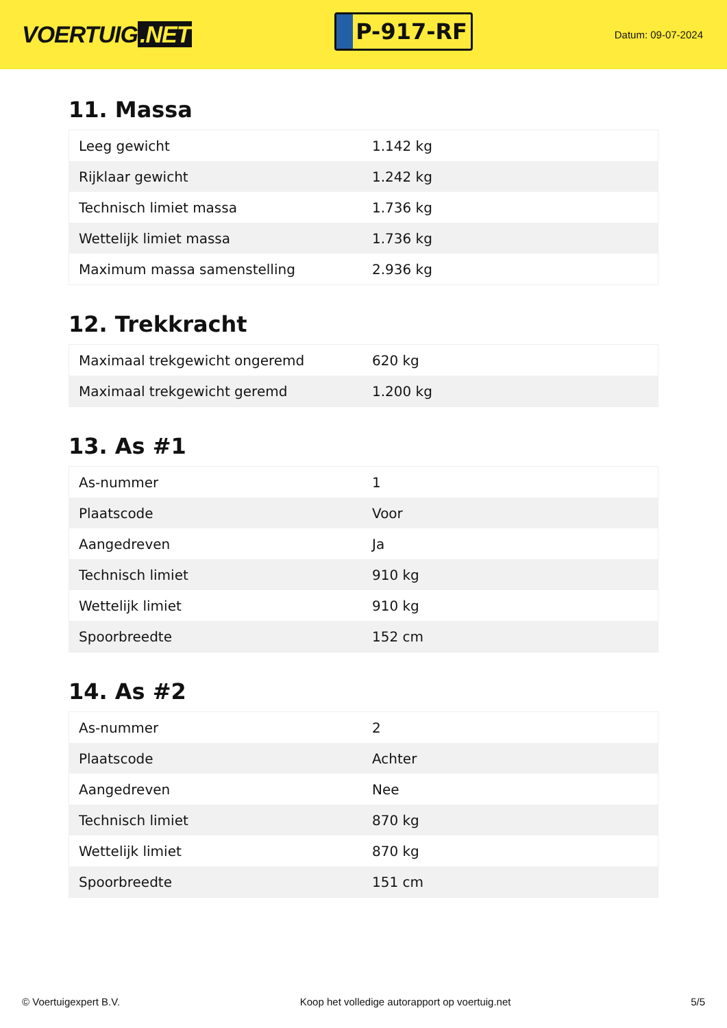VOERTUIG.NET
P-917-RF
Datum: 09-07-2024
11. Massa
| Leeg gewicht | 1.142 kg |
| Rijklaar gewicht | 1.242 kg |
| Technisch limiet massa | 1.736 kg |
| Wettelijk limiet massa | 1.736 kg |
| Maximum massa samenstelling | 2.936 kg |
12. Trekkracht
| Maximaal trekgewicht ongeremd | 620 kg |
| Maximaal trekgewicht geremd | 1.200 kg |
13. As #1
| As-nummer | 1 |
| Plaatscode | Voor |
| Aangedreven | Ja |
| Technisch limiet | 910 kg |
| Wettelijk limiet | 910 kg |
| Spoorbreedte | 152 cm |
14. As #2
| As-nummer | 2 |
| Plaatscode | Achter |
| Aangedreven | Nee |
| Technisch limiet | 870 kg |
| Wettelijk limiet | 870 kg |
| Spoorbreedte | 151 cm |
© Voertuigexpert B.V. Koop het volledige autorapport op voertuig.net 5/5